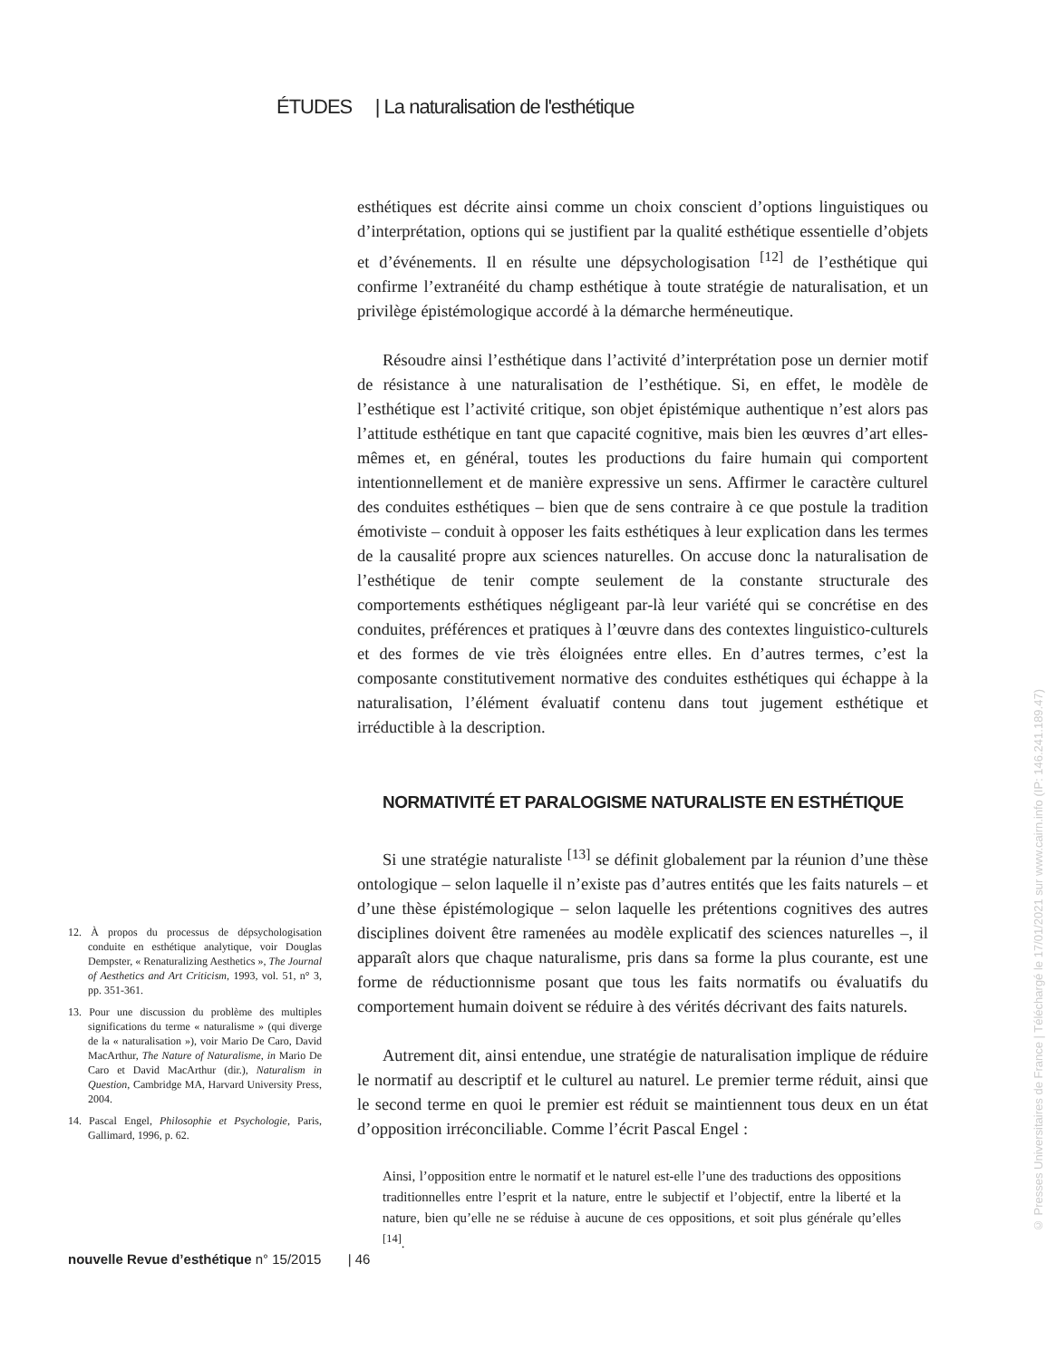ÉTUDES | La naturalisation de l'esthétique
esthétiques est décrite ainsi comme un choix conscient d’options linguistiques ou d’interprétation, options qui se justifient par la qualité esthétique essentielle d’objets et d’événements. Il en résulte une dépsychologisation <sup>[12]</sup> de l’esthétique qui confirme l’extranéité du champ esthétique à toute stratégie de naturalisation, et un privilège épistémologique accordé à la démarche herméneutique.
Résoudre ainsi l’esthétique dans l’activité d’interprétation pose un dernier motif de résistance à une naturalisation de l’esthétique. Si, en effet, le modèle de l’esthétique est l’activité critique, son objet épistémique authentique n’est alors pas l’attitude esthétique en tant que capacité cognitive, mais bien les œuvres d’art elles-mêmes et, en général, toutes les productions du faire humain qui comportent intentionnellement et de manière expressive un sens. Affirmer le caractère culturel des conduites esthétiques – bien que de sens contraire à ce que postule la tradition émotiviste – conduit à opposer les faits esthétiques à leur explication dans les termes de la causalité propre aux sciences naturelles. On accuse donc la naturalisation de l’esthétique de tenir compte seulement de la constante structurale des comportements esthétiques négligeant par-là leur variété qui se concrétise en des conduites, préférences et pratiques à l’œuvre dans des contextes linguistico-culturels et des formes de vie très éloignées entre elles. En d’autres termes, c’est la composante constitutivement normative des conduites esthétiques qui échappe à la naturalisation, l’élément évaluatif contenu dans tout jugement esthétique et irréductible à la description.
NORMATIVITÉ ET PARALOGISME NATURALISTE EN ESTHÉTIQUE
Si une stratégie naturaliste <sup>[13]</sup> se définit globalement par la réunion d’une thèse ontologique – selon laquelle il n’existe pas d’autres entités que les faits naturels – et d’une thèse épistémologique – selon laquelle les prétentions cognitives des autres disciplines doivent être ramenées au modèle explicatif des sciences naturelles –, il apparaît alors que chaque naturalisme, pris dans sa forme la plus courante, est une forme de réductionnisme posant que tous les faits normatifs ou évaluatifs du comportement humain doivent se réduire à des vérités décrivant des faits naturels.
Autrement dit, ainsi entendue, une stratégie de naturalisation implique de réduire le normatif au descriptif et le culturel au naturel. Le premier terme réduit, ainsi que le second terme en quoi le premier est réduit se maintiennent tous deux en un état d’opposition irréconciliable. Comme l’écrit Pascal Engel :
Ainsi, l’opposition entre le normatif et le naturel est-elle l’une des traductions des oppositions traditionnelles entre l’esprit et la nature, entre le subjectif et l’objectif, entre la liberté et la nature, bien qu’elle ne se réduise à aucune de ces oppositions, et soit plus générale qu’elles <sup>[14]</sup>.
12. À propos du processus de dépsychologisation conduite en esthétique analytique, voir Douglas Dempster, « Renaturalizing Aesthetics », The Journal of Aesthetics and Art Criticism, 1993, vol. 51, n° 3, pp. 351-361.
13. Pour une discussion du problème des multiples significations du terme « naturalisme » (qui diverge de la « naturalisation »), voir Mario De Caro, David MacArthur, The Nature of Naturalisme, in Mario De Caro et David MacArthur (dir.), Naturalism in Question, Cambridge MA, Harvard University Press, 2004.
14. Pascal Engel, Philosophie et Psychologie, Paris, Gallimard, 1996, p. 62.
nouvelle Revue d’esthétique n° 15/2015 | 46
© Presses Universitaires de France | Téléchargé le 17/01/2021 sur www.cairn.info (IP: 146.241.189.47)